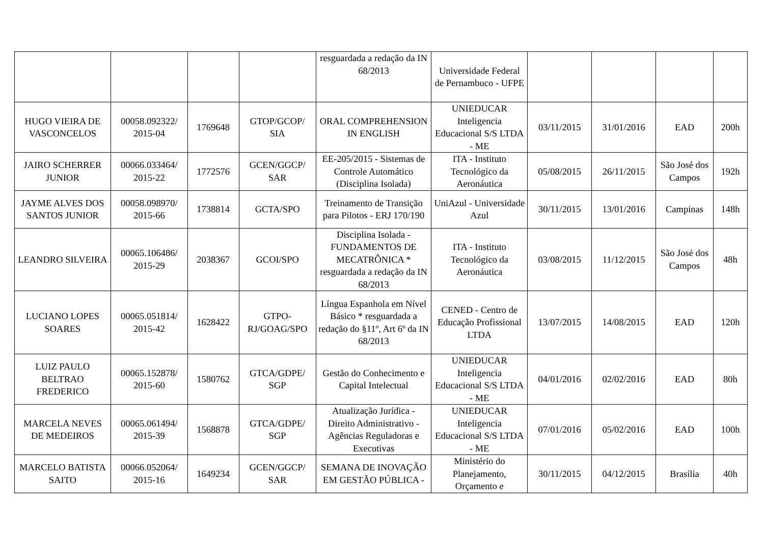| | | | | resguardada a redação da IN 68/2013 | Universidade Federal de Pernambuco - UFPE | | | | |
| HUGO VIEIRA DE VASCONCELOS | 00058.092322/ 2015-04 | 1769648 | GTOP/GCOP/ SIA | ORAL COMPREHENSION IN ENGLISH | UNIEDUCAR Inteligencia Educacional S/S LTDA - ME | 03/11/2015 | 31/01/2016 | EAD | 200h |
| JAIRO SCHERRER JUNIOR | 00066.033464/ 2015-22 | 1772576 | GCEN/GGCP/ SAR | EE-205/2015 - Sistemas de Controle Automático (Disciplina Isolada) | ITA - Instituto Tecnológico da Aeronáutica | 05/08/2015 | 26/11/2015 | São José dos Campos | 192h |
| JAYME ALVES DOS SANTOS JUNIOR | 00058.098970/ 2015-66 | 1738814 | GCTA/SPO | Treinamento de Transição para Pilotos - ERJ 170/190 | UniAzul - Universidade Azul | 30/11/2015 | 13/01/2016 | Campinas | 148h |
| LEANDRO SILVEIRA | 00065.106486/ 2015-29 | 2038367 | GCOI/SPO | Disciplina Isolada - FUNDAMENTOS DE MECATRÔNICA * resguardada a redação da IN 68/2013 | ITA - Instituto Tecnológico da Aeronáutica | 03/08/2015 | 11/12/2015 | São José dos Campos | 48h |
| LUCIANO LOPES SOARES | 00065.051814/ 2015-42 | 1628422 | GTPO-RJ/GOAG/SPO | Língua Espanhola em Nível Básico * resguardada a redação do §11º, Art 6º da IN 68/2013 | CENED - Centro de Educação Profissional LTDA | 13/07/2015 | 14/08/2015 | EAD | 120h |
| LUIZ PAULO BELTRAO FREDERICO | 00065.152878/ 2015-60 | 1580762 | GTCA/GDPE/ SGP | Gestão do Conhecimento e Capital Intelectual | UNIEDUCAR Inteligencia Educacional S/S LTDA - ME | 04/01/2016 | 02/02/2016 | EAD | 80h |
| MARCELA NEVES DE MEDEIROS | 00065.061494/ 2015-39 | 1568878 | GTCA/GDPE/ SGP | Atualização Jurídica - Direito Administrativo - Agências Reguladoras e Executivas | UNIEDUCAR Inteligencia Educacional S/S LTDA - ME | 07/01/2016 | 05/02/2016 | EAD | 100h |
| MARCELO BATISTA SAITO | 00066.052064/ 2015-16 | 1649234 | GCEN/GGCP/ SAR | SEMANA DE INOVAÇÃO EM GESTÃO PÚBLICA - | Ministério do Planejamento, Orçamento e | 30/11/2015 | 04/12/2015 | Brasília | 40h |